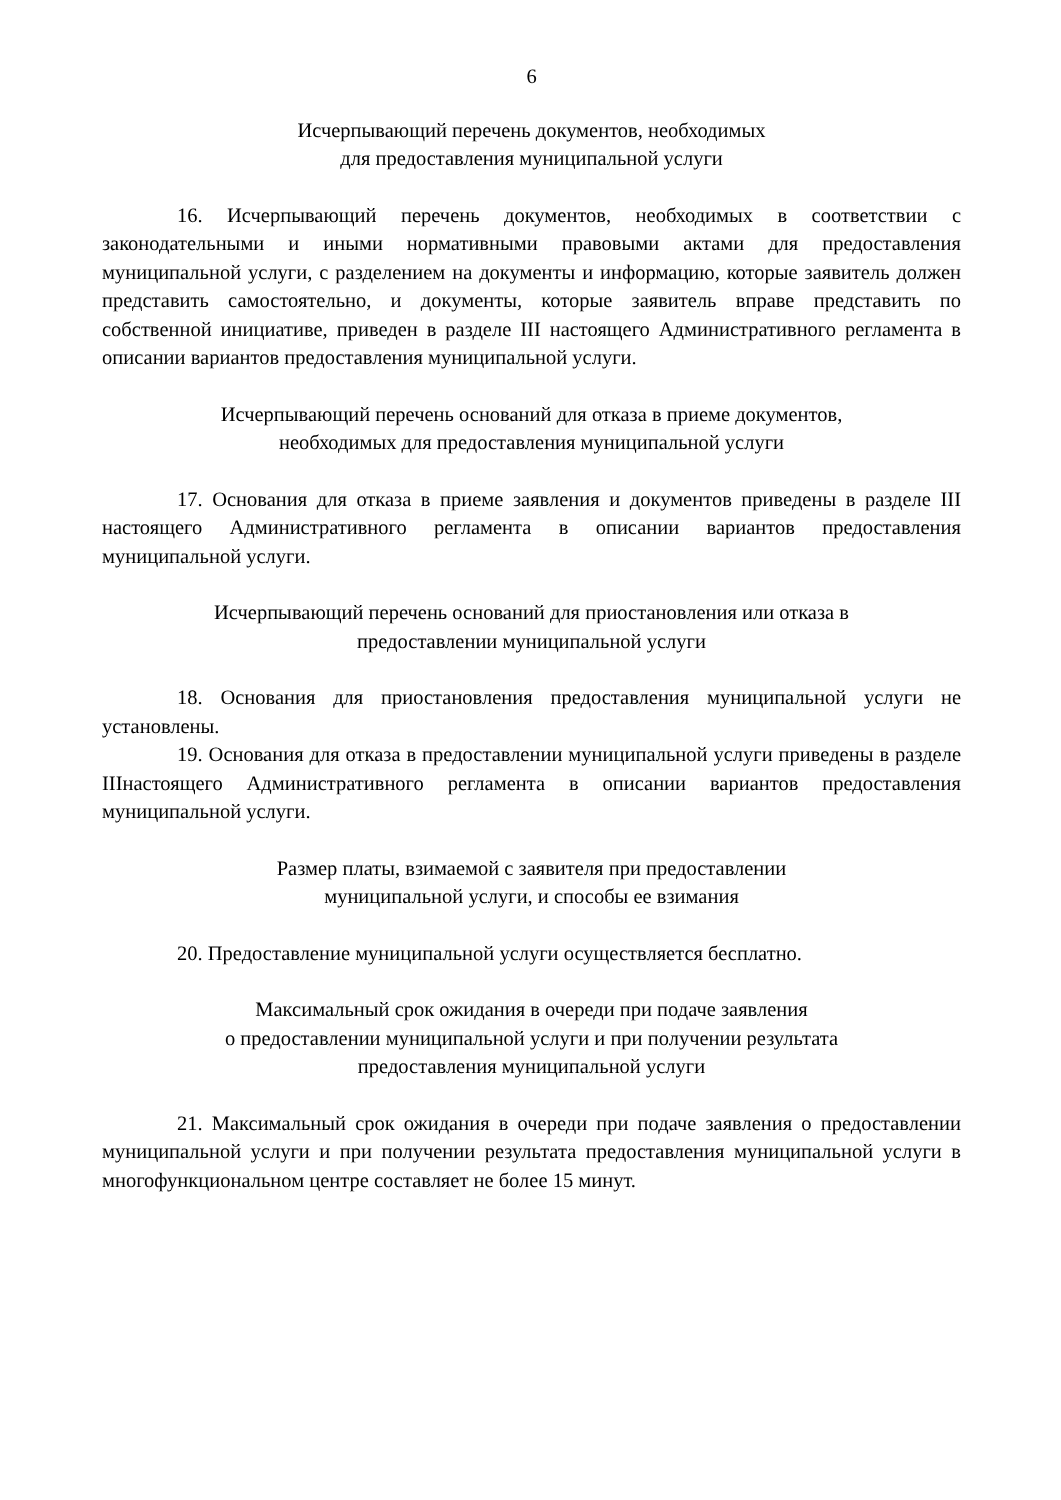6
Исчерпывающий перечень документов, необходимых
для предоставления муниципальной услуги
16. Исчерпывающий перечень документов, необходимых в соответствии с законодательными и иными нормативными правовыми актами для предоставления муниципальной услуги, с разделением на документы и информацию, которые заявитель должен представить самостоятельно, и документы, которые заявитель вправе представить по собственной инициативе, приведен в разделе III настоящего Административного регламента в описании вариантов предоставления муниципальной услуги.
Исчерпывающий перечень оснований для отказа в приеме документов,
необходимых для предоставления муниципальной услуги
17. Основания для отказа в приеме заявления и документов приведены в разделе III настоящего Административного регламента в описании вариантов предоставления муниципальной услуги.
Исчерпывающий перечень оснований для приостановления или отказа в
предоставлении муниципальной услуги
18. Основания для приостановления предоставления муниципальной услуги не установлены.
19. Основания для отказа в предоставлении муниципальной услуги приведены в разделе IIIнастоящего Административного регламента в описании вариантов предоставления муниципальной услуги.
Размер платы, взимаемой с заявителя при предоставлении
муниципальной услуги, и способы ее взимания
20. Предоставление муниципальной услуги осуществляется бесплатно.
Максимальный срок ожидания в очереди при подаче заявления
о предоставлении муниципальной услуги и при получении результата
предоставления муниципальной услуги
21. Максимальный срок ожидания в очереди при подаче заявления о предоставлении муниципальной услуги и при получении результата предоставления муниципальной услуги в многофункциональном центре составляет не более 15 минут.